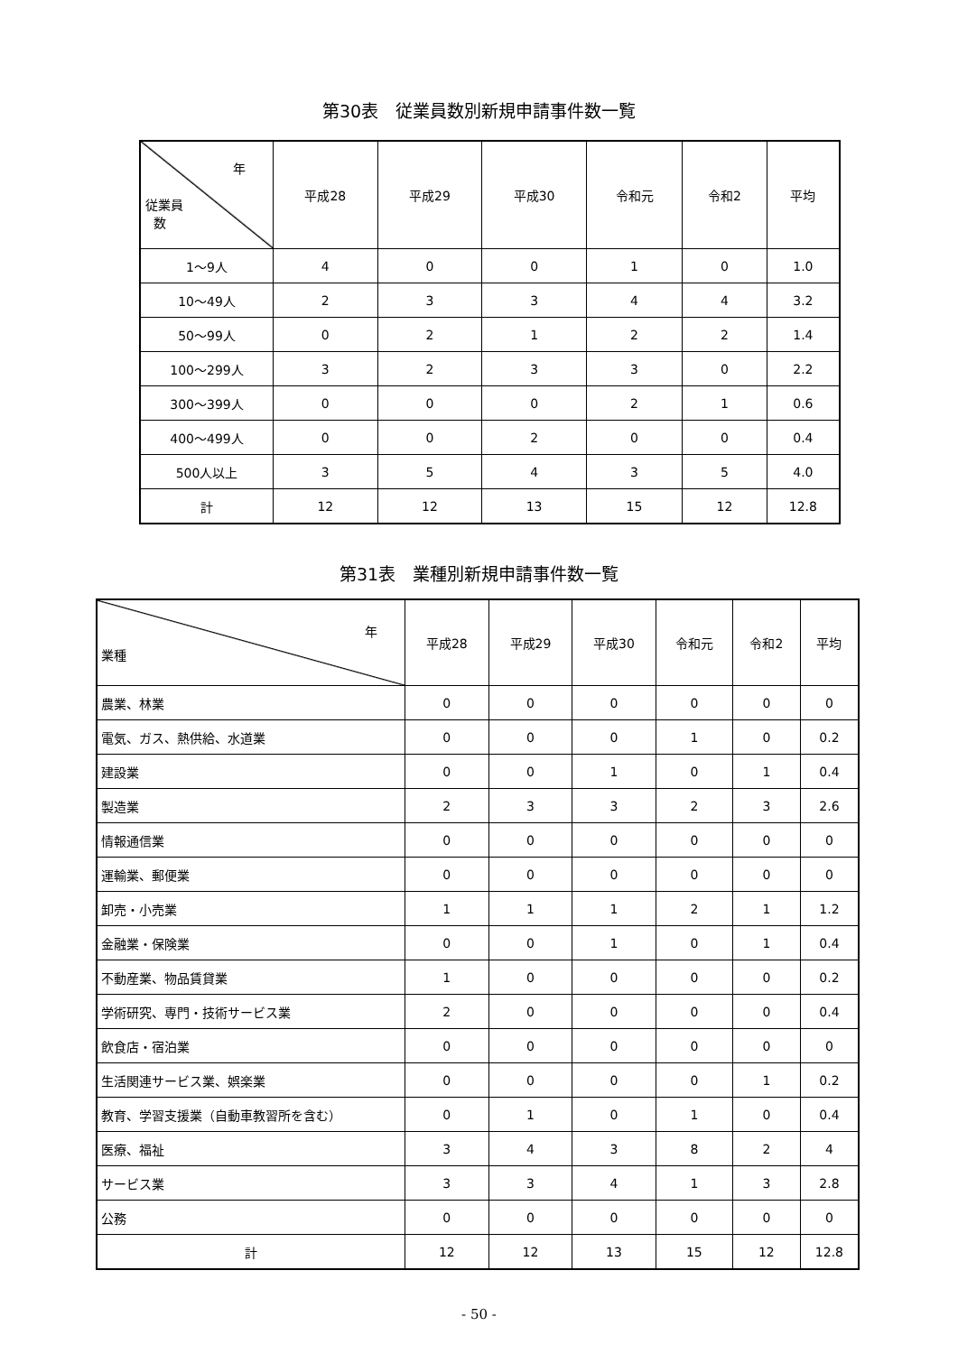第30表　従業員数別新規申請事件数一覧
| 年 従業員 数 | 平成28 | 平成29 | 平成30 | 令和元 | 令和2 | 平均 |
| --- | --- | --- | --- | --- | --- | --- |
| 1～9人 | 4 | 0 | 0 | 1 | 0 | 1.0 |
| 10～49人 | 2 | 3 | 3 | 4 | 4 | 3.2 |
| 50～99人 | 0 | 2 | 1 | 2 | 2 | 1.4 |
| 100～299人 | 3 | 2 | 3 | 3 | 0 | 2.2 |
| 300～399人 | 0 | 0 | 0 | 2 | 1 | 0.6 |
| 400～499人 | 0 | 0 | 2 | 0 | 0 | 0.4 |
| 500人以上 | 3 | 5 | 4 | 3 | 5 | 4.0 |
| 計 | 12 | 12 | 13 | 15 | 12 | 12.8 |
第31表　業種別新規申請事件数一覧
| 年 業種 | 平成28 | 平成29 | 平成30 | 令和元 | 令和2 | 平均 |
| --- | --- | --- | --- | --- | --- | --- |
| 農業、林業 | 0 | 0 | 0 | 0 | 0 | 0 |
| 電気、ガス、熱供給、水道業 | 0 | 0 | 0 | 1 | 0 | 0.2 |
| 建設業 | 0 | 0 | 1 | 0 | 1 | 0.4 |
| 製造業 | 2 | 3 | 3 | 2 | 3 | 2.6 |
| 情報通信業 | 0 | 0 | 0 | 0 | 0 | 0 |
| 運輸業、郵便業 | 0 | 0 | 0 | 0 | 0 | 0 |
| 卸売・小売業 | 1 | 1 | 1 | 2 | 1 | 1.2 |
| 金融業・保険業 | 0 | 0 | 1 | 0 | 1 | 0.4 |
| 不動産業、物品賃貸業 | 1 | 0 | 0 | 0 | 0 | 0.2 |
| 学術研究、専門・技術サービス業 | 2 | 0 | 0 | 0 | 0 | 0.4 |
| 飲食店・宿泊業 | 0 | 0 | 0 | 0 | 0 | 0 |
| 生活関連サービス業、娯楽業 | 0 | 0 | 0 | 0 | 1 | 0.2 |
| 教育、学習支援業（自動車教習所を含む） | 0 | 1 | 0 | 1 | 0 | 0.4 |
| 医療、福祉 | 3 | 4 | 3 | 8 | 2 | 4 |
| サービス業 | 3 | 3 | 4 | 1 | 3 | 2.8 |
| 公務 | 0 | 0 | 0 | 0 | 0 | 0 |
| 計 | 12 | 12 | 13 | 15 | 12 | 12.8 |
- 50 -